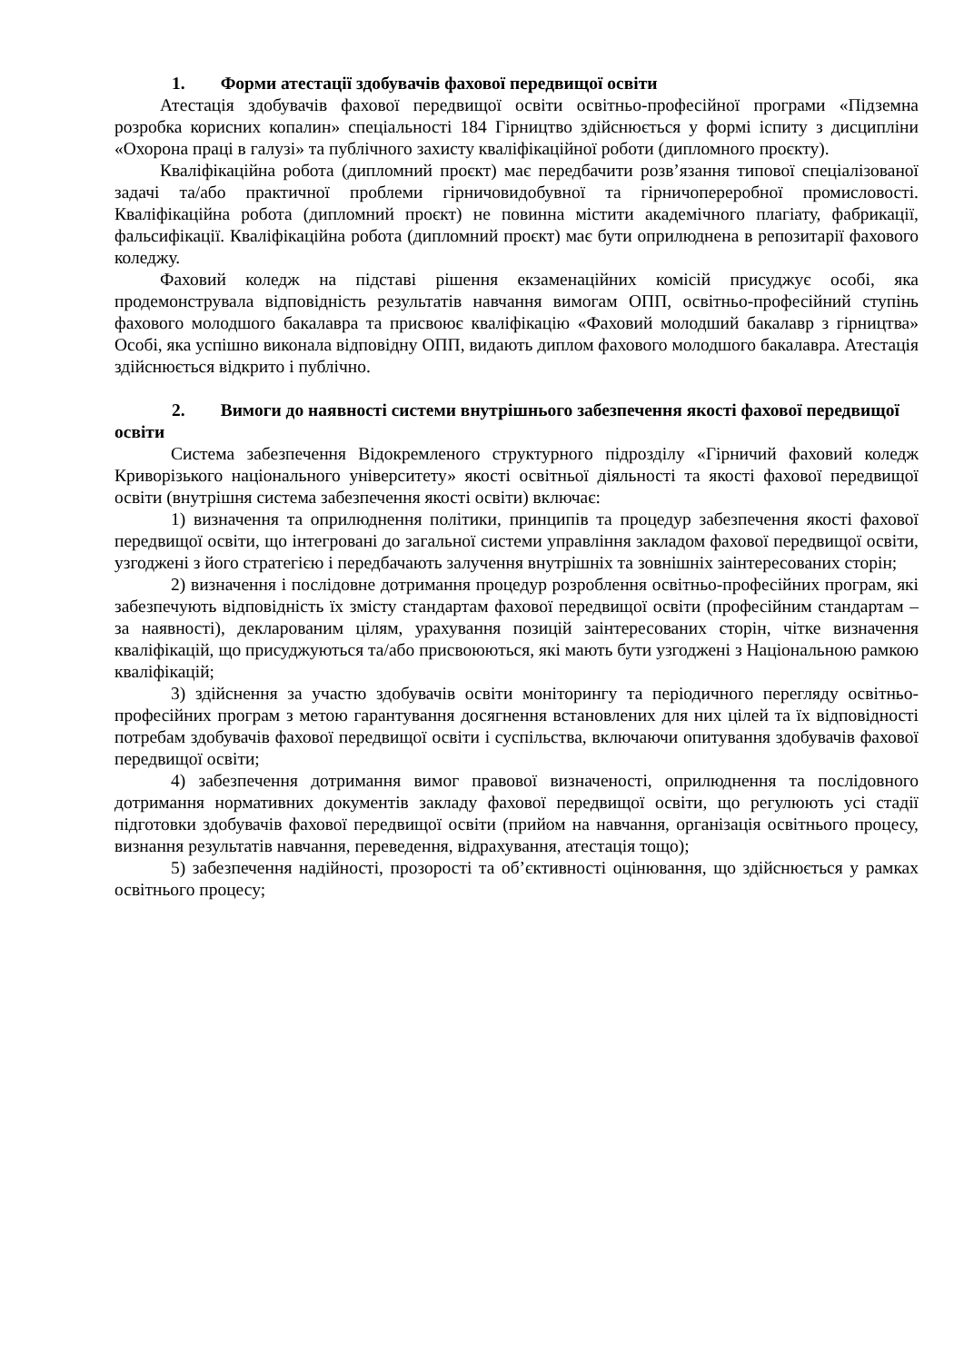1. Форми атестації здобувачів фахової передвищої освіти
Атестація здобувачів фахової передвищої освіти освітньо-професійної програми «Підземна розробка корисних копалин» спеціальності 184 Гірництво здійснюється у формі іспиту з дисципліни «Охорона праці в галузі» та публічного захисту кваліфікаційної роботи (дипломного проєкту).
Кваліфікаційна робота (дипломний проєкт) має передбачити розв’язання типової спеціалізованої задачі та/або практичної проблеми гірничовидобувної та гірничопереробної промисловості. Кваліфікаційна робота (дипломний проєкт) не повинна містити академічного плагіату, фабрикації, фальсифікації. Кваліфікаційна робота (дипломний проєкт) має бути оприлюднена в репозитарії фахового коледжу.
Фаховий коледж на підставі рішення екзаменаційних комісій присуджує особі, яка продемонструвала відповідність результатів навчання вимогам ОПП, освітньо-професійний ступінь фахового молодшого бакалавра та присвоює кваліфікацію «Фаховий молодший бакалавр з гірництва» Особі, яка успішно виконала відповідну ОПП, видають диплом фахового молодшого бакалавра. Атестація здійснюється відкрито і публічно.
2. Вимоги до наявності системи внутрішнього забезпечення якості фахової передвищої освіти
Система забезпечення Відокремленого структурного підрозділу «Гірничий фаховий коледж Криворізького національного університету» якості освітньої діяльності та якості фахової передвищої освіти (внутрішня система забезпечення якості освіти) включає:
1) визначення та оприлюднення політики, принципів та процедур забезпечення якості фахової передвищої освіти, що інтегровані до загальної системи управління закладом фахової передвищої освіти, узгоджені з його стратегією і передбачають залучення внутрішніх та зовнішніх заінтересованих сторін;
2) визначення і послідовне дотримання процедур розроблення освітньо-професійних програм, які забезпечують відповідність їх змісту стандартам фахової передвищої освіти (професійним стандартам – за наявності), декларованим цілям, урахування позицій заінтересованих сторін, чітке визначення кваліфікацій, що присуджуються та/або присвоюються, які мають бути узгоджені з Національною рамкою кваліфікацій;
3) здійснення за участю здобувачів освіти моніторингу та періодичного перегляду освітньо-професійних програм з метою гарантування досягнення встановлених для них цілей та їх відповідності потребам здобувачів фахової передвищої освіти і суспільства, включаючи опитування здобувачів фахової передвищої освіти;
4) забезпечення дотримання вимог правової визначеності, оприлюднення та послідовного дотримання нормативних документів закладу фахової передвищої освіти, що регулюють усі стадії підготовки здобувачів фахової передвищої освіти (прийом на навчання, організація освітнього процесу, визнання результатів навчання, переведення, відрахування, атестація тощо);
5) забезпечення надійності, прозорості та об’єктивності оцінювання, що здійснюється у рамках освітнього процесу;